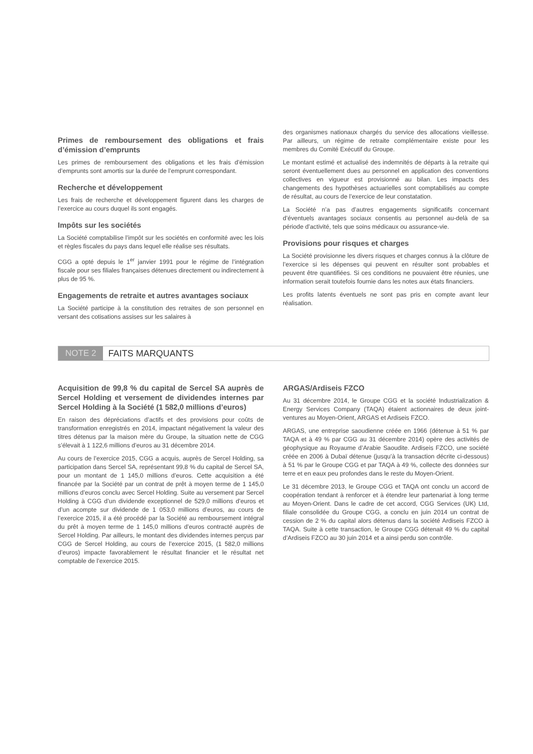Primes de remboursement des obligations et frais d’émission d’emprunts
Les primes de remboursement des obligations et les frais d’émission d’emprunts sont amortis sur la durée de l’emprunt correspondant.
Recherche et développement
Les frais de recherche et développement figurent dans les charges de l’exercice au cours duquel ils sont engagés.
Impôts sur les sociétés
La Société comptabilise l’impôt sur les sociétés en conformité avec les lois et règles fiscales du pays dans lequel elle réalise ses résultats.
CGG a opté depuis le 1<sup>er</sup> janvier 1991 pour le régime de l’intégration fiscale pour ses filiales françaises détenues directement ou indirectement à plus de 95 %.
Engagements de retraite et autres avantages sociaux
La Société participe à la constitution des retraites de son personnel en versant des cotisations assises sur les salaires à
des organismes nationaux chargés du service des allocations vieillesse. Par ailleurs, un régime de retraite complémentaire existe pour les membres du Comité Exécutif du Groupe.
Le montant estimé et actualisé des indemnités de départs à la retraite qui seront éventuellement dues au personnel en application des conventions collectives en vigueur est provisionné au bilan. Les impacts des changements des hypothèses actuarielles sont comptabilisés au compte de résultat, au cours de l’exercice de leur constatation.
La Société n’a pas d’autres engagements significatifs concernant d’éventuels avantages sociaux consentis au personnel au-delà de sa période d’activité, tels que soins médicaux ou assurance-vie.
Provisions pour risques et charges
La Société provisionne les divers risques et charges connus à la clôture de l’exercice si les dépenses qui peuvent en résulter sont probables et peuvent être quantifiées. Si ces conditions ne pouvaient être réunies, une information serait toutefois fournie dans les notes aux états financiers.
Les profits latents éventuels ne sont pas pris en compte avant leur réalisation.
NOTE 2 FAITS MARQUANTS
Acquisition de 99,8 % du capital de Sercel SA auprès de Sercel Holding et versement de dividendes internes par Sercel Holding à la Société (1 582,0 millions d’euros)
En raison des dépréciations d’actifs et des provisions pour coûts de transformation enregistrés en 2014, impactant négativement la valeur des titres détenus par la maison mère du Groupe, la situation nette de CGG s’élevait à 1 122,6 millions d’euros au 31 décembre 2014.
Au cours de l’exercice 2015, CGG a acquis, auprès de Sercel Holding, sa participation dans Sercel SA, représentant 99,8 % du capital de Sercel SA, pour un montant de 1 145,0 millions d’euros. Cette acquisition a été financée par la Société par un contrat de prêt à moyen terme de 1 145,0 millions d’euros conclu avec Sercel Holding. Suite au versement par Sercel Holding à CGG d’un dividende exceptionnel de 529,0 millions d’euros et d’un acompte sur dividende de 1 053,0 millions d’euros, au cours de l’exercice 2015, il a été procédé par la Société au remboursement intégral du prêt à moyen terme de 1 145,0 millions d’euros contracté auprès de Sercel Holding. Par ailleurs, le montant des dividendes internes perçus par CGG de Sercel Holding, au cours de l’exercice 2015, (1 582,0 millions d’euros) impacte favorablement le résultat financier et le résultat net comptable de l’exercice 2015.
ARGAS/Ardiseis FZCO
Au 31 décembre 2014, le Groupe CGG et la société Industrialization & Energy Services Company (TAQA) étaient actionnaires de deux joint-ventures au Moyen-Orient, ARGAS et Ardiseis FZCO.
ARGAS, une entreprise saoudienne créée en 1966 (détenue à 51 % par TAQA et à 49 % par CGG au 31 décembre 2014) opère des activités de géophysique au Royaume d’Arabie Saoudite. Ardiseis FZCO, une société créée en 2006 à Dubaï détenue (jusqu’à la transaction décrite ci-dessous) à 51 % par le Groupe CGG et par TAQA à 49 %, collecte des données sur terre et en eaux peu profondes dans le reste du Moyen-Orient.
Le 31 décembre 2013, le Groupe CGG et TAQA ont conclu un accord de coopération tendant à renforcer et à étendre leur partenariat à long terme au Moyen-Orient. Dans le cadre de cet accord, CGG Services (UK) Ltd, filiale consolidée du Groupe CGG, a conclu en juin 2014 un contrat de cession de 2 % du capital alors détenus dans la société Ardiseis FZCO à TAQA. Suite à cette transaction, le Groupe CGG détenait 49 % du capital d’Ardiseis FZCO au 30 juin 2014 et a ainsi perdu son contrôle.